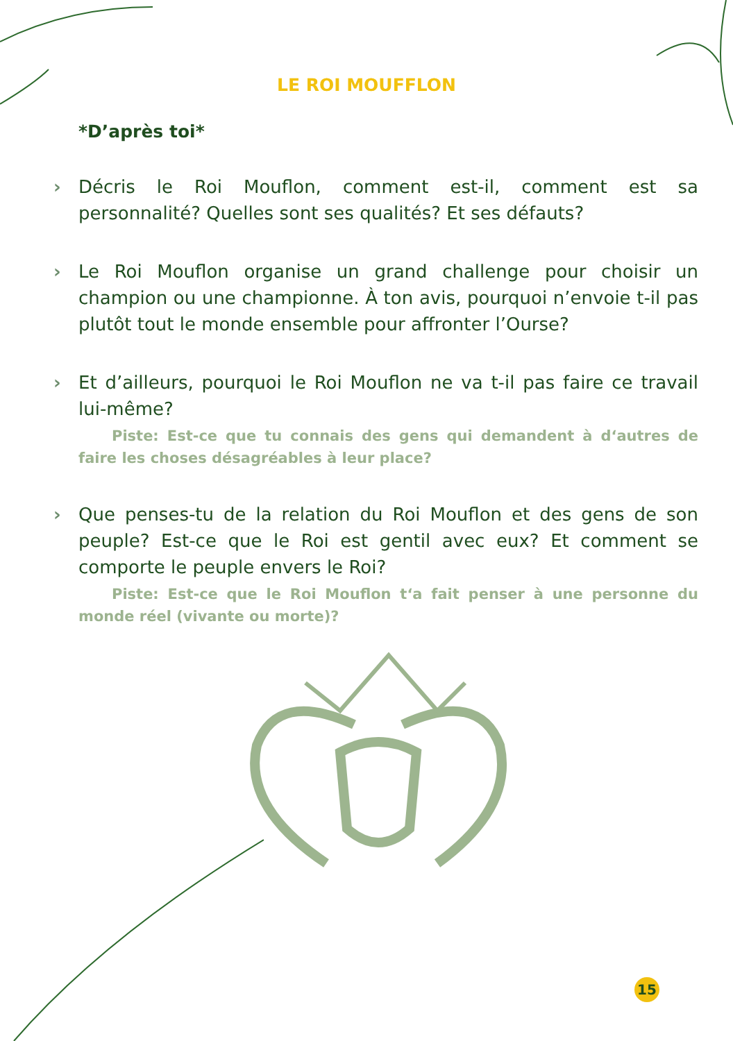LE ROI MOUFFLON
*D’après toi*
› Décris le Roi Mouflon, comment est-il, comment est sa personnalité? Quelles sont ses qualités? Et ses défauts?
› Le Roi Mouflon organise un grand challenge pour choisir un champion ou une championne. À ton avis, pourquoi n’envoie t-il pas plutôt tout le monde ensemble pour affronter l’Ourse?
› Et d’ailleurs, pourquoi le Roi Mouflon ne va t-il pas faire ce travail lui-même?
Piste: Est-ce que tu connais des gens qui demandent à d‘autres de faire les choses désagréables à leur place?
› Que penses-tu de la relation du Roi Mouflon et des gens de son peuple? Est-ce que le Roi est gentil avec eux? Et comment se comporte le peuple envers le Roi?
Piste: Est-ce que le Roi Mouflon t‘a fait penser à une personne du monde réel (vivante ou morte)?
15